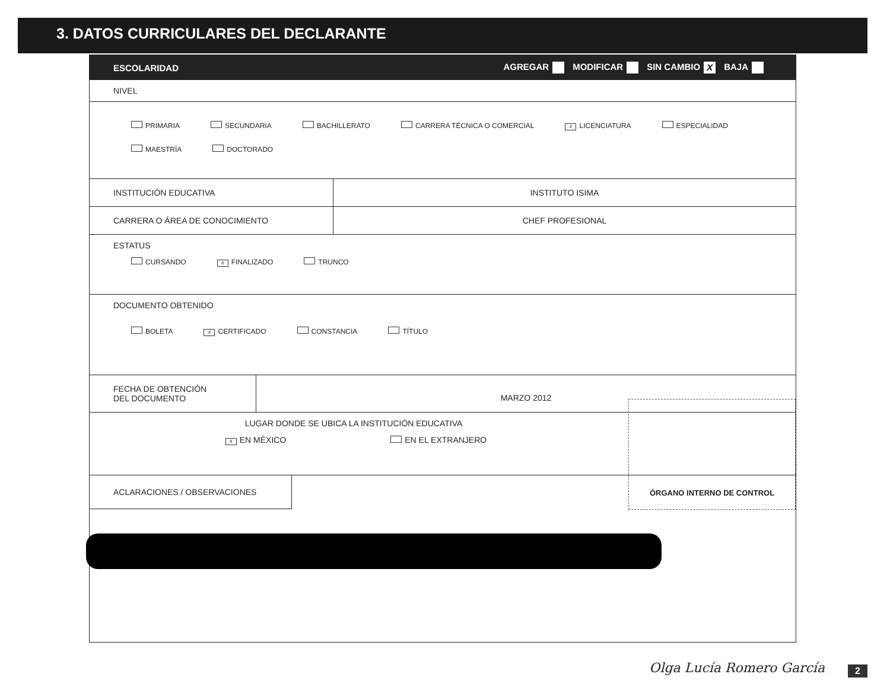3. DATOS CURRICULARES DEL DECLARANTE
ESCOLARIDAD AGREGAR MODIFICAR SIN CAMBIO X BAJA
NIVEL
PRIMARIA SECUNDARIA BACHILLERATO CARRERA TÉCNICA O COMERCIAL X LICENCIATURA ESPECIALIDAD
MAESTRÍA DOCTORADO
INSTITUCIÓN EDUCATIVA INSTITUTO ISIMA
CARRERA O ÁREA DE CONOCIMIENTO CHEF PROFESIONAL
ESTATUS
CURSANDO X FINALIZADO TRUNCO
DOCUMENTO OBTENIDO
BOLETA X CERTIFICADO CONSTANCIA TÍTULO
FECHA DE OBTENCIÓN
DEL DOCUMENTO
MARZO 2012
LUGAR DONDE SE UBICA LA INSTITUCIÓN EDUCATIVA
X EN MÉXICO EN EL EXTRANJERO
ACLARACIONES / OBSERVACIONES
ÓRGANO INTERNO DE CONTROL
Olga Lucía Romero García 2